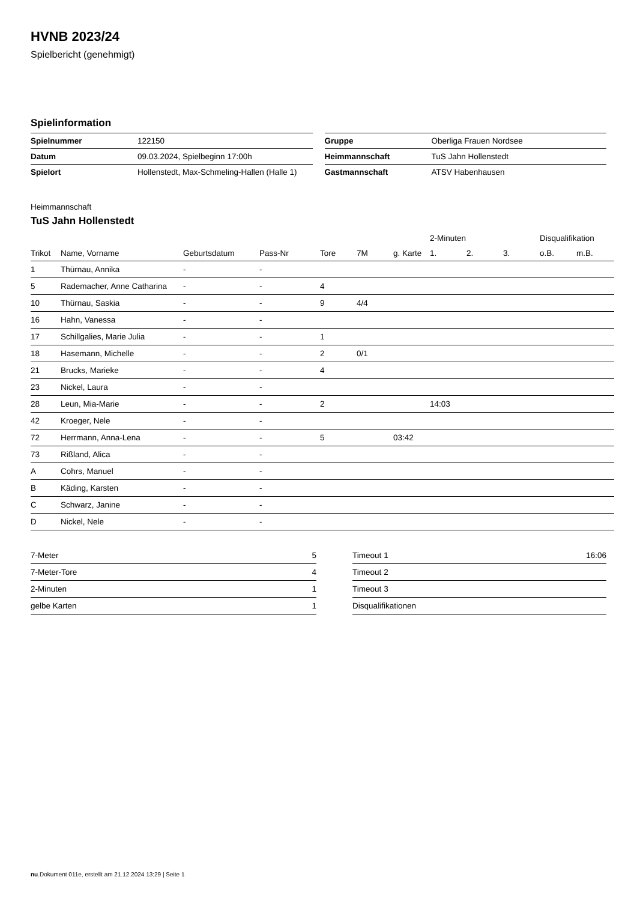HVNB 2023/24
Spielbericht (genehmigt)
Spielinformation
| Spielnummer | 122150 |
| Datum | 09.03.2024, Spielbeginn 17:00h |
| Spielort | Hollenstedt, Max-Schmeling-Hallen (Halle 1) |
| Gruppe | Oberliga Frauen Nordsee |
| Heimmannschaft | TuS Jahn Hollenstedt |
| Gastmannschaft | ATSV Habenhausen |
Heimmannschaft
TuS Jahn Hollenstedt
| | | | | | | | 2-Minuten | | | Disqualifikation | |
| --- | --- | --- | --- | --- | --- | --- | --- | --- | --- | --- | --- |
| Trikot | Name, Vorname | Geburtsdatum | Pass-Nr | Tore | 7M | g. Karte | 1. | 2. | 3. | o.B. | m.B. |
| 1 | Thürnau, Annika | - | - | | | | | | | | |
| 5 | Rademacher, Anne Catharina | - | - | 4 | | | | | | | |
| 10 | Thürnau, Saskia | - | - | 9 | 4/4 | | | | | | |
| 16 | Hahn, Vanessa | - | - | | | | | | | | |
| 17 | Schillgalies, Marie Julia | - | - | 1 | | | | | | | |
| 18 | Hasemann, Michelle | - | - | 2 | 0/1 | | | | | | |
| 21 | Brucks, Marieke | - | - | 4 | | | | | | | |
| 23 | Nickel, Laura | - | - | | | | | | | | |
| 28 | Leun, Mia-Marie | - | - | 2 | | | 14:03 | | | | |
| 42 | Kroeger, Nele | - | - | | | | | | | | |
| 72 | Herrmann, Anna-Lena | - | - | 5 | | 03:42 | | | | | |
| 73 | Rißland, Alica | - | - | | | | | | | | |
| A | Cohrs, Manuel | - | - | | | | | | | | |
| B | Käding, Karsten | - | - | | | | | | | | |
| C | Schwarz, Janine | - | - | | | | | | | | |
| D | Nickel, Nele | - | - | | | | | | | | |
| 7-Meter | 5 |
| 7-Meter-Tore | 4 |
| 2-Minuten | 1 |
| gelbe Karten | 1 |
| Timeout 1 | 16:06 |
| Timeout 2 | |
| Timeout 3 | |
| Disqualifikationen | |
nu.Dokument 011e, erstellt am 21.12.2024 13:29 | Seite 1